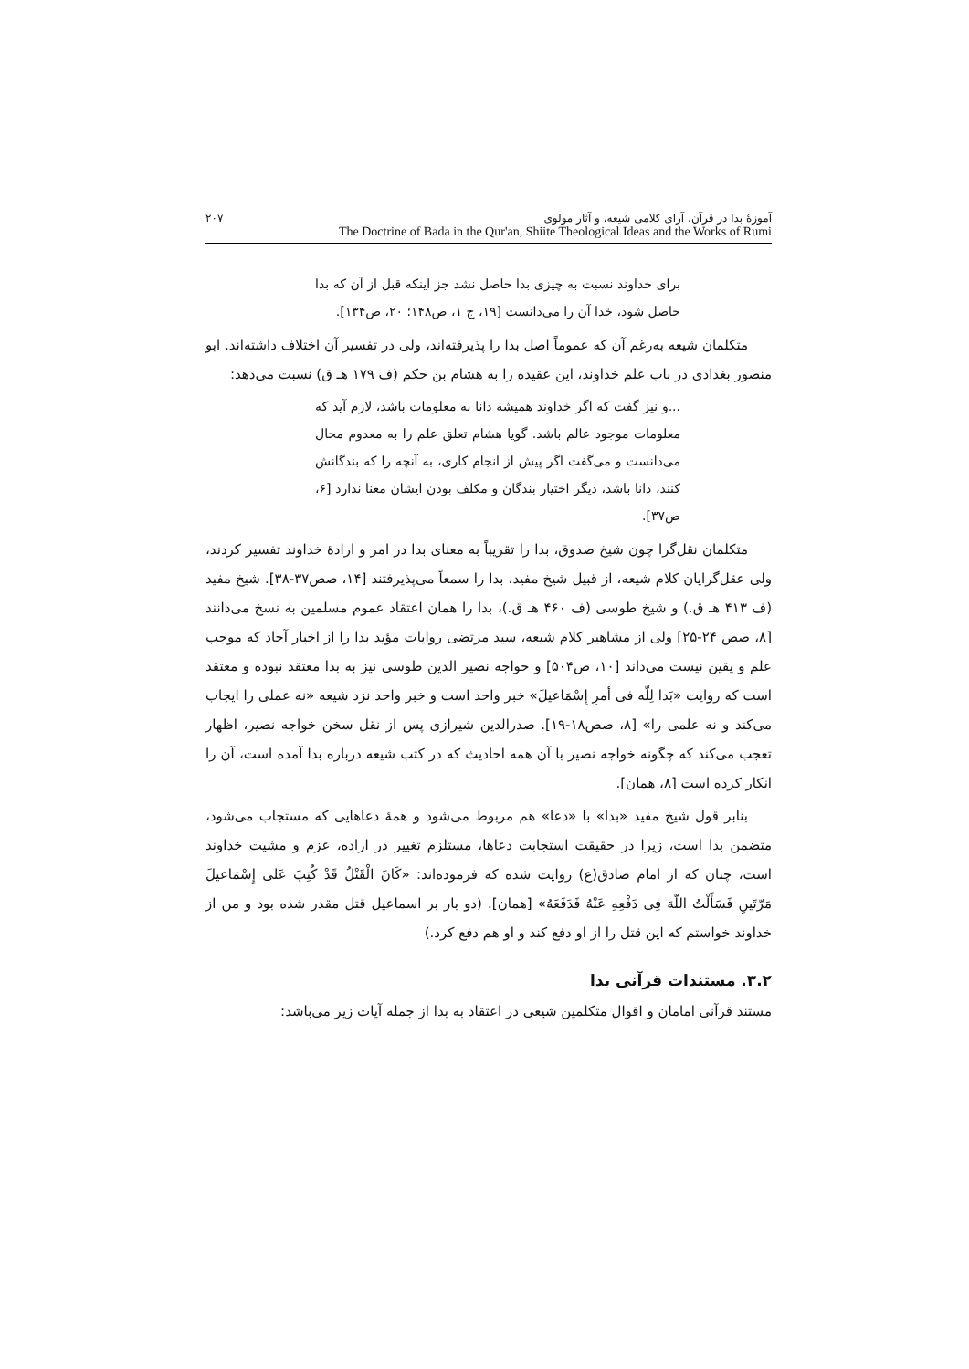آموزهٔ بدا در قرآن، آرای کلامی شیعه، و آثار مولوی ۲۰۷
The Doctrine of Bada in the Qur'an, Shiite Theological Ideas and the Works of Rumi
برای خداوند نسبت به چیزی بدا حاصل نشد جز اینکه قبل از آن که بدا حاصل شود، خدا آن را می‌دانست [۱۹، ج ۱، ص۱۴۸؛ ۲۰، ص۱۳۴].
متکلمان شیعه به‌رغم آن که عموماً اصل بدا را پذیرفته‌اند، ولی در تفسیر آن اختلاف داشته‌اند. ابو منصور بغدادی در باب علم خداوند، این عقیده را به هشام بن حکم (ف ۱۷۹ هـ ق) نسبت می‌دهد:
...و نیز گفت که اگر خداوند همیشه دانا به معلومات باشد، لازم آید که معلومات موجود عالم باشد. گویا هشام تعلق علم را به معدوم محال می‌دانست و می‌گفت اگر پیش از انجام کاری، به آنچه را که بندگانش کنند، دانا باشد، دیگر اختیار بندگان و مکلف بودن ایشان معنا ندارد [۶، ص۳۷].
متکلمان نقل‌گرا چون شیخ صدوق، بدا را تقریباً به معنای بدا در امر و ارادهٔ خداوند تفسیر کردند، ولی عقل‌گرایان کلام شیعه، از قبیل شیخ مفید، بدا را سمعاً می‌پذیرفتند [۱۴، صص۳۷-۳۸]. شیخ مفید (ف ۴۱۳ هـ ق.) و شیخ طوسی (ف ۴۶۰ هـ ق.)، بدا را همان اعتقاد عموم مسلمین به نسخ می‌دانند [۸، صص ۲۴-۲۵] ولی از مشاهیر کلام شیعه، سید مرتضی روایات مؤید بدا را از اخبار آحاد که موجب علم و یقین نیست می‌داند [۱۰، ص۵۰۴] و خواجه نصیر الدین طوسی نیز به بدا معتقد نبوده و معتقد است که روایت «بَدا لِلّه فی أمرِ إِسْمَاعیلَ» خبر واحد است و خبر واحد نزد شیعه «نه عملی را ایجاب می‌کند و نه علمی را» [۸، صص۱۸-۱۹]. صدرالدین شیرازی پس از نقل سخن خواجه نصیر، اظهار تعجب می‌کند که چگونه خواجه نصیر با آن همه احادیث که در کتب شیعه درباره بدا آمده است، آن را انکار کرده است [۸، همان].
بنابر قول شیخ مفید «بدا» با «دعا» هم مربوط می‌شود و همهٔ دعاهایی که مستجاب می‌شود، متضمن بدا است، زیرا در حقیقت استجابت دعاها، مستلزم تغییر در اراده، عزم و مشیت خداوند است، چنان که از امام صادق(ع) روایت شده که فرموده‌اند: «کَانَ الْقَتْلُ قَدْ کُتِبَ عَلی إِسْمَاعیلَ مَرّتَینِ فَسَأَلْتُ اللّهَ فِی دَفْعِهِ عَنْهُ فَدَفَعَهُ» [همان]. (دو بار بر اسماعیل قتل مقدر شده بود و من از خداوند خواستم که این قتل را از او دفع کند و او هم دفع کرد.)
۳.۲. مستندات قرآنی بدا
مستند قرآنی امامان و اقوال متکلمین شیعی در اعتقاد به بدا از جمله آیات زیر می‌باشد: